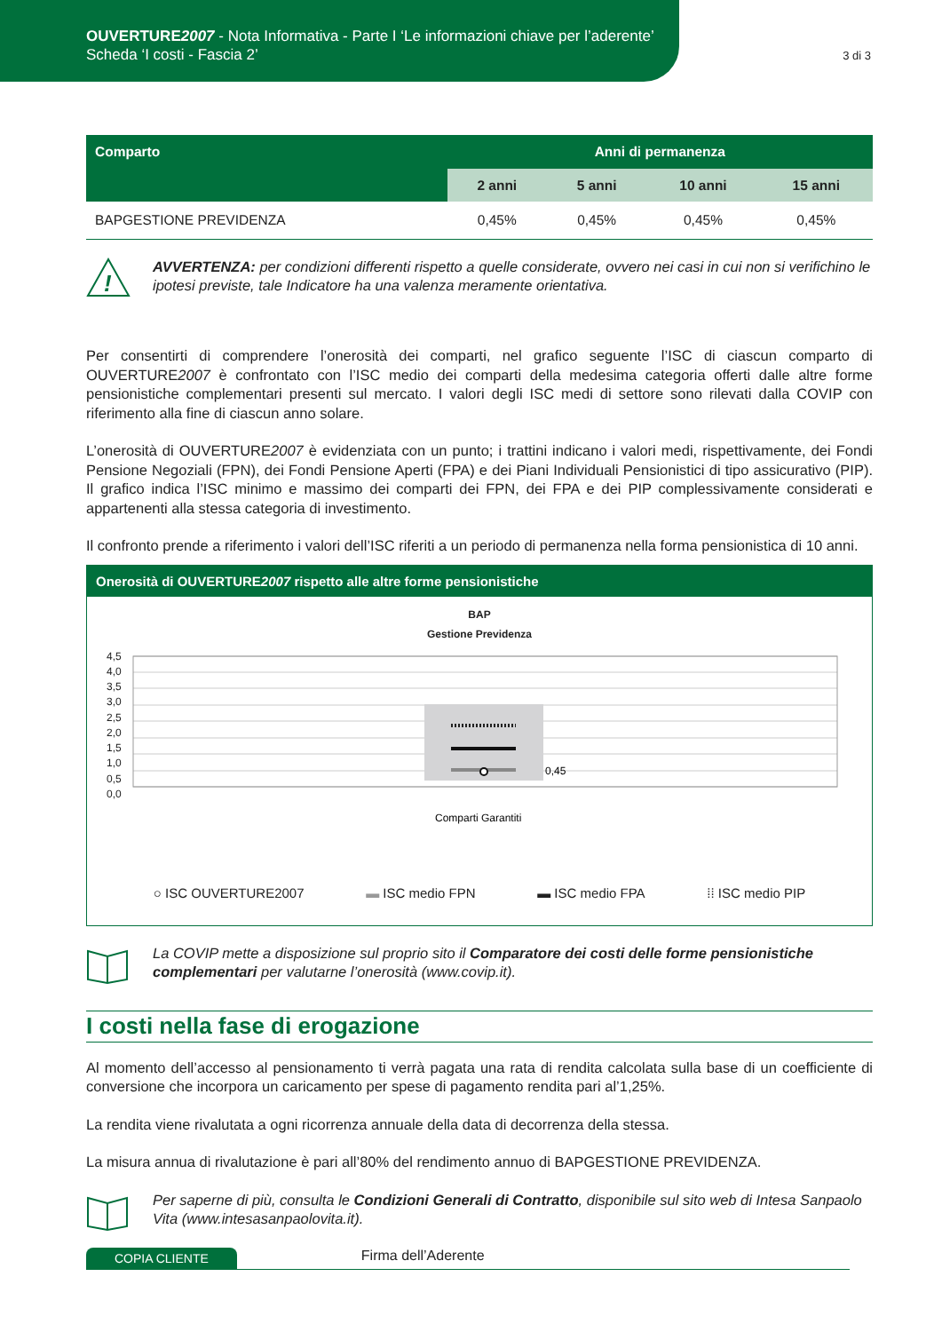OUVERTURE2007 - Nota Informativa - Parte I ‘Le informazioni chiave per l’aderente’
Scheda ‘I costi - Fascia 2’
3 di 3
| Comparto | Anni di permanenza | | | |
| --- | --- | --- | --- | --- |
| | 2 anni | 5 anni | 10 anni | 15 anni |
| BAPGESTIONE PREVIDENZA | 0,45% | 0,45% | 0,45% | 0,45% |
!
AVVERTENZA: per condizioni differenti rispetto a quelle considerate, ovvero nei casi in cui non si verifichino le ipotesi previste, tale Indicatore ha una valenza meramente orientativa.
Per consentirti di comprendere l’onerosità dei comparti, nel grafico seguente l’ISC di ciascun comparto di OUVERTURE2007 è confrontato con l’ISC medio dei comparti della medesima categoria offerti dalle altre forme pensionistiche complementari presenti sul mercato. I valori degli ISC medi di settore sono rilevati dalla COVIP con riferimento alla fine di ciascun anno solare.
L’onerosità di OUVERTURE2007 è evidenziata con un punto; i trattini indicano i valori medi, rispettivamente, dei Fondi Pensione Negoziali (FPN), dei Fondi Pensione Aperti (FPA) e dei Piani Individuali Pensionistici di tipo assicurativo (PIP). Il grafico indica l’ISC minimo e massimo dei comparti dei FPN, dei FPA e dei PIP complessivamente considerati e appartenenti alla stessa categoria di investimento.
Il confronto prende a riferimento i valori dell’ISC riferiti a un periodo di permanenza nella forma pensionistica di 10 anni.
Onerosità di OUVERTURE2007 rispetto alle altre forme pensionistiche
BAP
Gestione Previdenza
4,5
4,0
3,5
3,0
2,5
2,0
1,5
1,0
0,5
0,0
0,45
Comparti Garantiti
○ ISC OUVERTURE2007 ▬ ISC medio FPN ▬ ISC medio FPA ⁞⁞ ISC medio PIP
La COVIP mette a disposizione sul proprio sito il Comparatore dei costi delle forme pensionistiche complementari per valutarne l’onerosità (www.covip.it).
I costi nella fase di erogazione
Al momento dell’accesso al pensionamento ti verrà pagata una rata di rendita calcolata sulla base di un coefficiente di conversione che incorpora un caricamento per spese di pagamento rendita pari al’1,25%.
La rendita viene rivalutata a ogni ricorrenza annuale della data di decorrenza della stessa.
La misura annua di rivalutazione è pari all’80% del rendimento annuo di BAPGESTIONE PREVIDENZA.
Per saperne di più, consulta le Condizioni Generali di Contratto, disponibile sul sito web di Intesa Sanpaolo Vita (www.intesasanpaolovita.it).
COPIA CLIENTE Firma dell’Aderente